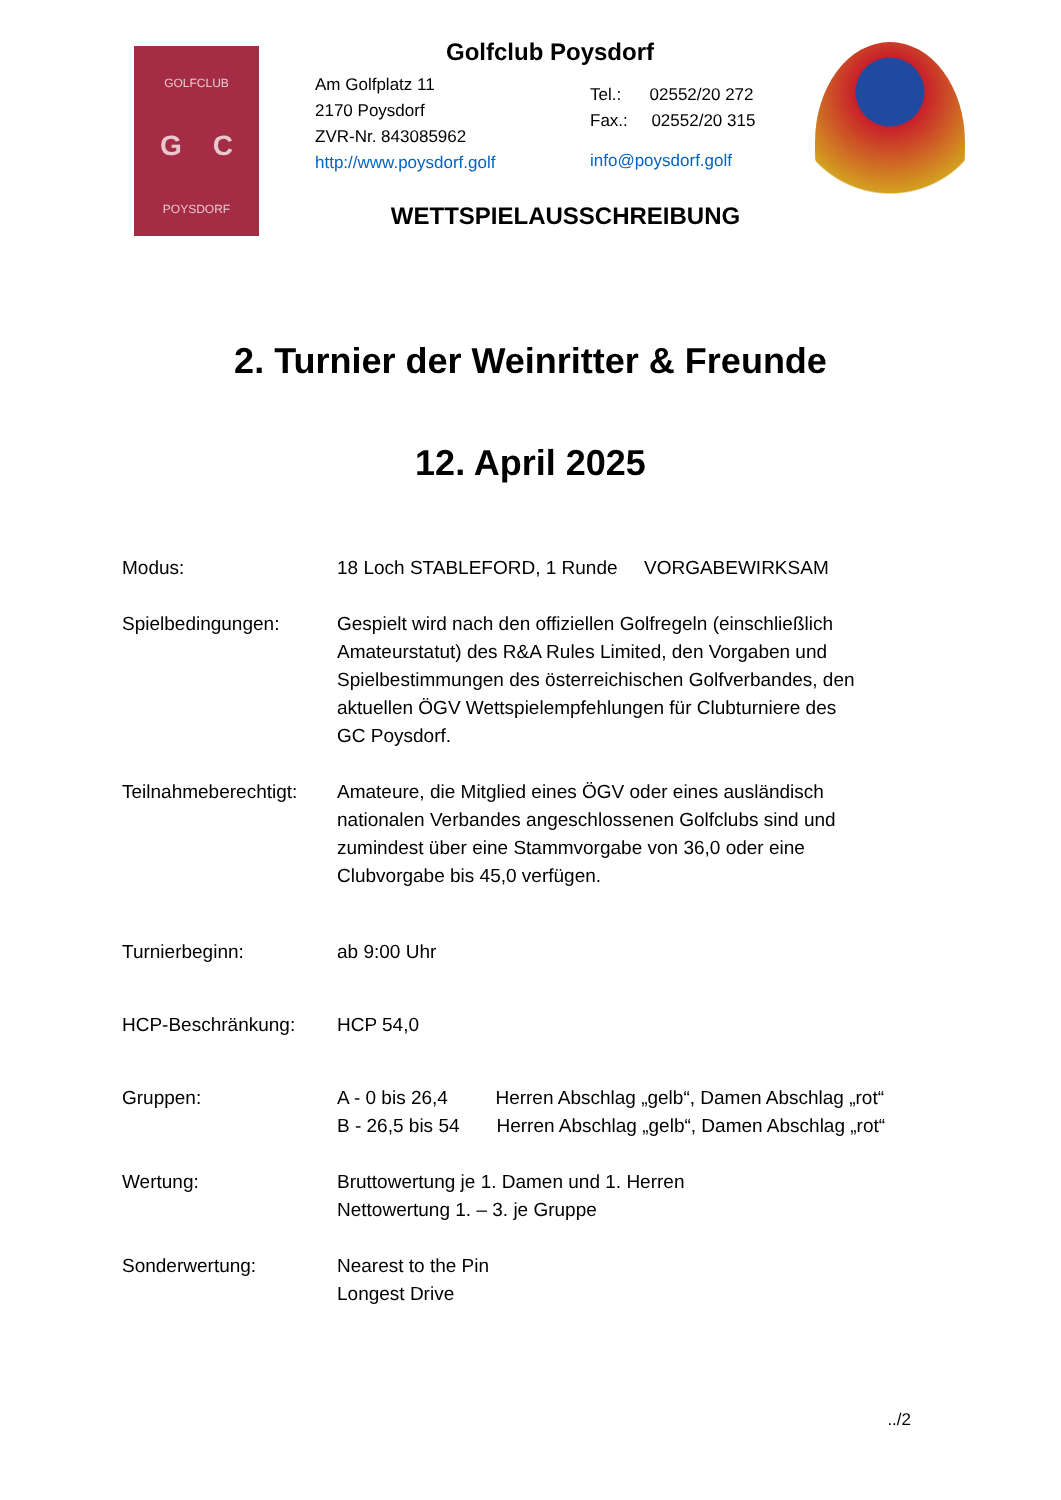GOLFCLUB
G C
POYSDORF
Golfclub Poysdorf
Am Golfplatz 11
2170 Poysdorf
ZVR-Nr. 843085962
http://www.poysdorf.golf
Tel.: 02552/20 272
Fax.: 02552/20 315
info@poysdorf.golf
WETTSPIELAUSSCHREIBUNG
2. Turnier der Weinritter & Freunde
12. April 2025
| Modus: | 18 Loch STABLEFORD, 1 Runde VORGABEWIRKSAM |
| Spielbedingungen: | Gespielt wird nach den offiziellen Golfregeln (einschließlich Amateurstatut) des R&A Rules Limited, den Vorgaben und Spielbestimmungen des österreichischen Golfverbandes, den aktuellen ÖGV Wettspielempfehlungen für Clubturniere des GC Poysdorf. |
| Teilnahmeberechtigt: | Amateure, die Mitglied eines ÖGV oder eines ausländisch nationalen Verbandes angeschlossenen Golfclubs sind und zumindest über eine Stammvorgabe von 36,0 oder eine Clubvorgabe bis 45,0 verfügen. |
| Turnierbeginn: | ab 9:00 Uhr |
| HCP-Beschränkung: | HCP 54,0 |
| Gruppen: | A - 0 bis 26,4 Herren Abschlag „gelb“, Damen Abschlag „rot“ B - 26,5 bis 54 Herren Abschlag „gelb“, Damen Abschlag „rot“ |
| Wertung: | Bruttowertung je 1. Damen und 1. Herren Nettowertung 1. – 3. je Gruppe |
| Sonderwertung: | Nearest to the Pin Longest Drive |
../2